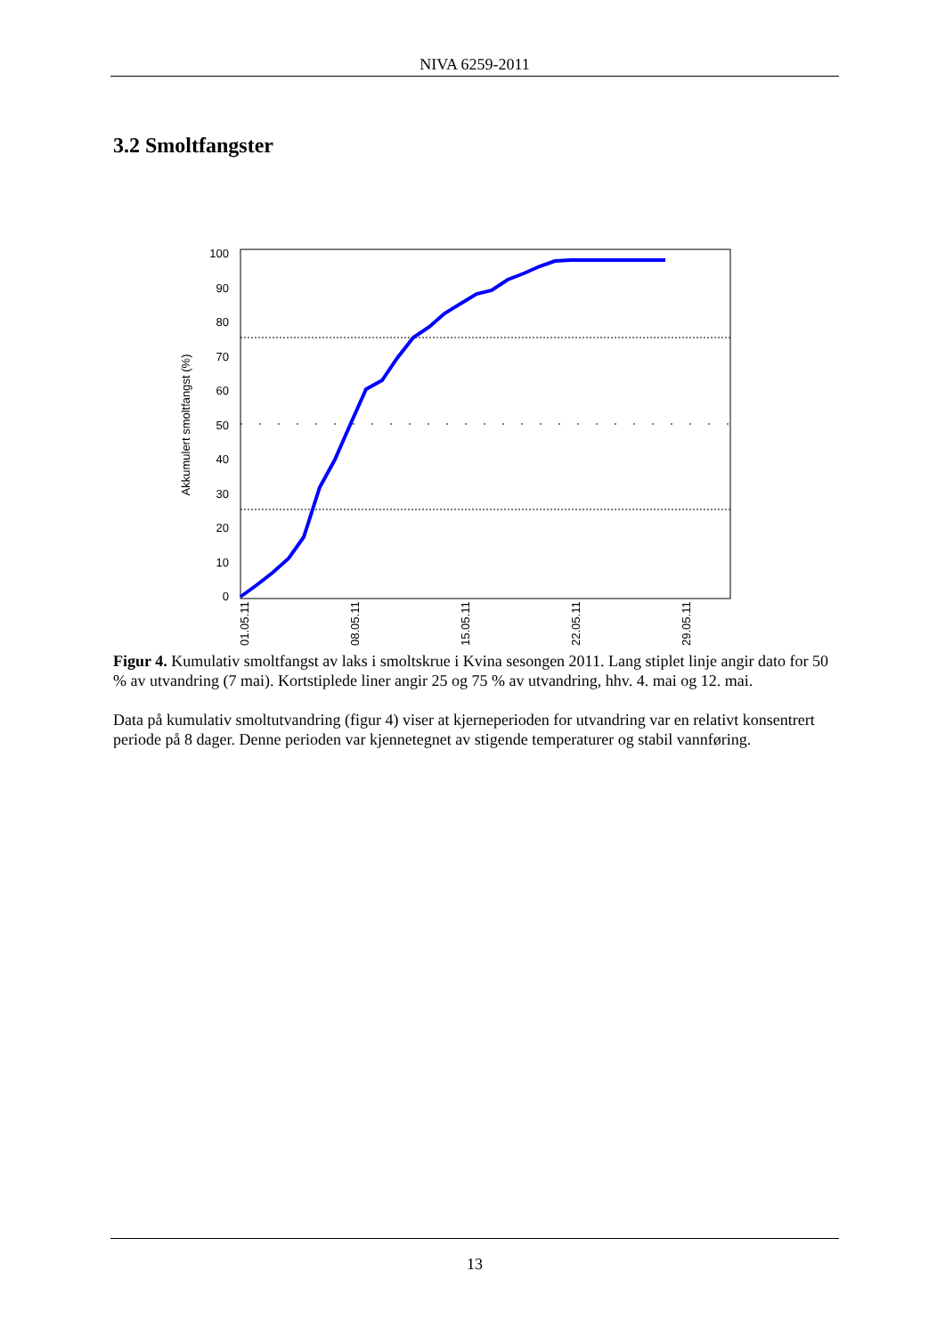NIVA 6259-2011
3.2 Smoltfangster
100
90
80
70
60
50
40
30
20
10
0
Akkumulert smoltfangst (%)
01.05.11
08.05.11
15.05.11
22.05.11
29.05.11
Figur 4. Kumulativ smoltfangst av laks i smoltskrue i Kvina sesongen 2011. Lang stiplet linje angir dato for 50 % av utvandring (7 mai). Kortstiplede liner angir 25 og 75 % av utvandring, hhv. 4. mai og 12. mai.
Data på kumulativ smoltutvandring (figur 4) viser at kjerneperioden for utvandring var en relativt konsentrert periode på 8 dager. Denne perioden var kjennetegnet av stigende temperaturer og stabil vannføring.
13